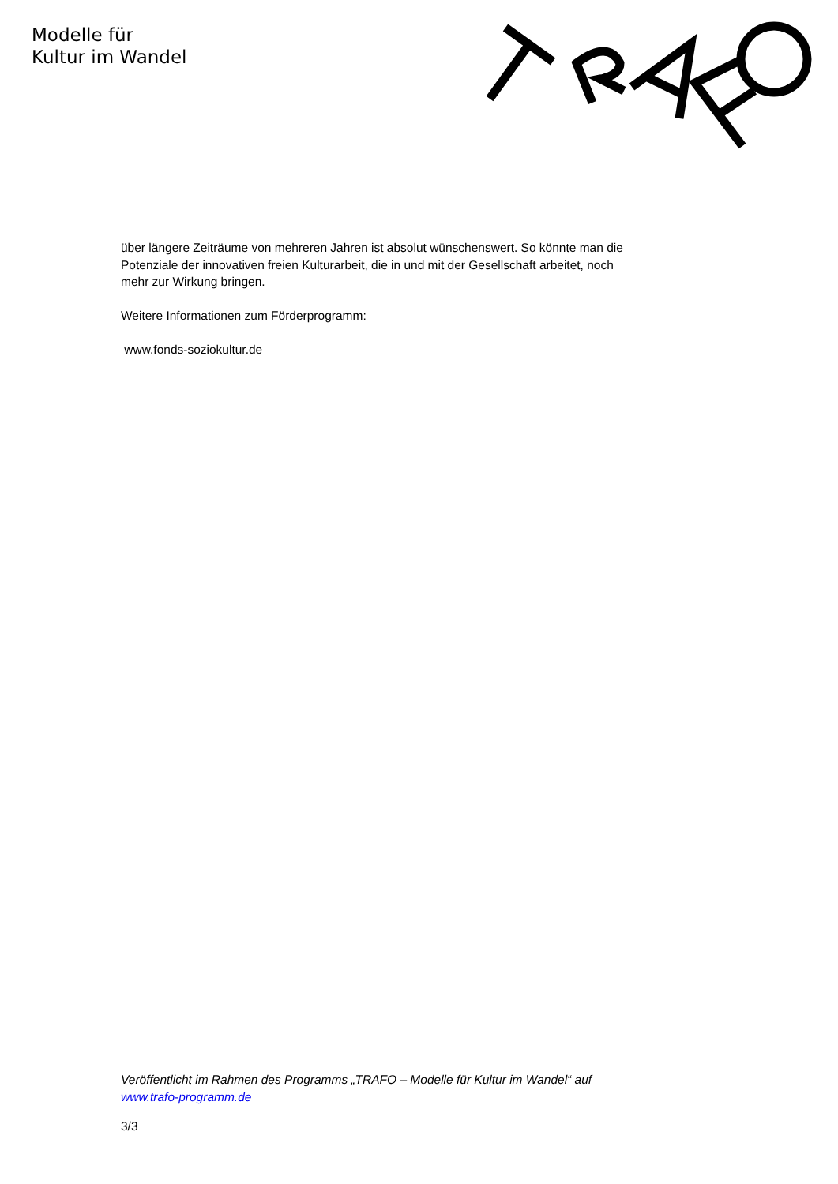Modelle für
Kultur im Wandel
über längere Zeiträume von mehreren Jahren ist absolut wünschenswert. So könnte man die Potenziale der innovativen freien Kulturarbeit, die in und mit der Gesellschaft arbeitet, noch mehr zur Wirkung bringen.
Weitere Informationen zum Förderprogramm:
www.fonds-soziokultur.de
Veröffentlicht im Rahmen des Programms „TRAFO – Modelle für Kultur im Wandel“ auf www.trafo-programm.de
3/3